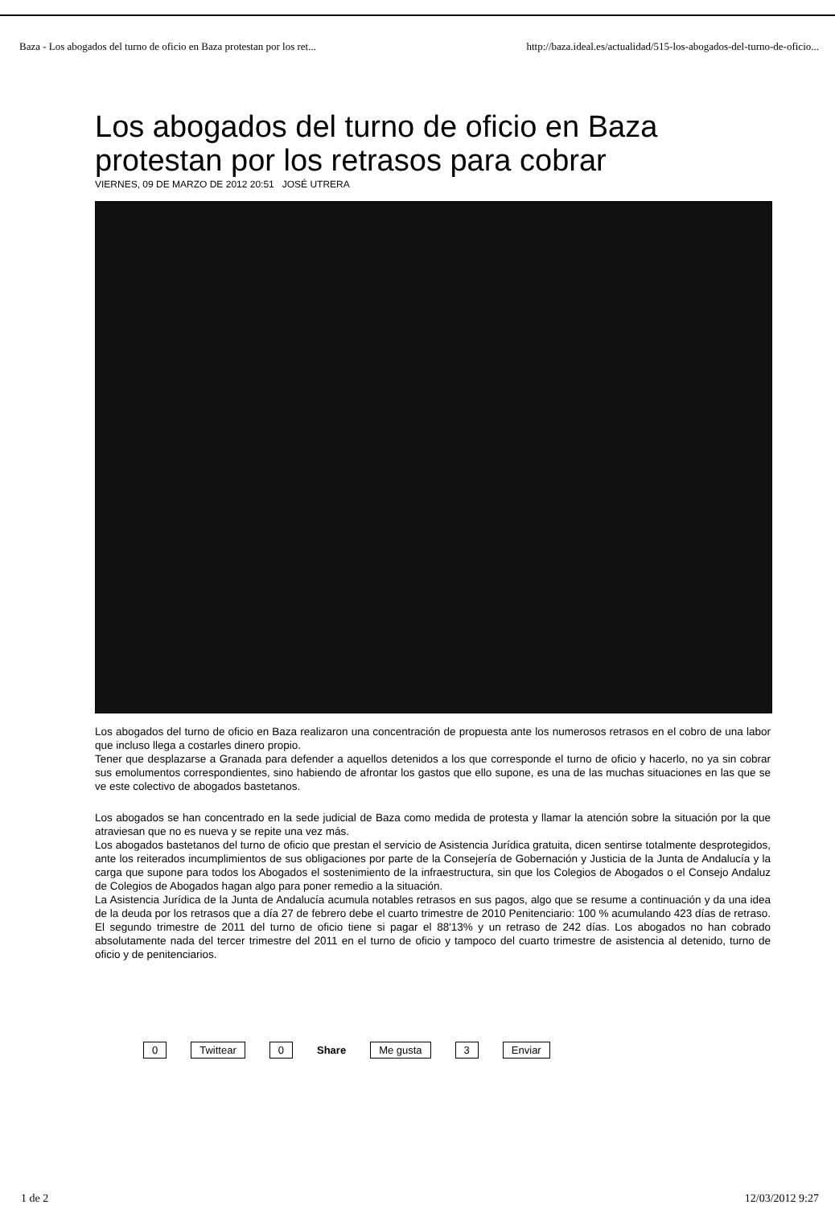Baza - Los abogados del turno de oficio en Baza protestan por los ret... http://baza.ideal.es/actualidad/515-los-abogados-del-turno-de-oficio...
Los abogados del turno de oficio en Baza protestan por los retrasos para cobrar
VIERNES, 09 DE MARZO DE 2012 20:51 JOSÉ UTRERA
Los abogados del turno de oficio en Baza realizaron una concentración de propuesta ante los numerosos retrasos en el cobro de una labor que incluso llega a costarles dinero propio.
Tener que desplazarse a Granada para defender a aquellos detenidos a los que corresponde el turno de oficio y hacerlo, no ya sin cobrar sus emolumentos correspondientes, sino habiendo de afrontar los gastos que ello supone, es una de las muchas situaciones en las que se ve este colectivo de abogados bastetanos.
Los abogados se han concentrado en la sede judicial de Baza como medida de protesta y llamar la atención sobre la situación por la que atraviesan que no es nueva y se repite una vez más.
Los abogados bastetanos del turno de oficio que prestan el servicio de Asistencia Jurídica gratuita, dicen sentirse totalmente desprotegidos, ante los reiterados incumplimientos de sus obligaciones por parte de la Consejería de Gobernación y Justicia de la Junta de Andalucía y la carga que supone para todos los Abogados el sostenimiento de la infraestructura, sin que los Colegios de Abogados o el Consejo Andaluz de Colegios de Abogados hagan algo para poner remedio a la situación.
La Asistencia Jurídica de la Junta de Andalucía acumula notables retrasos en sus pagos, algo que se resume a continuación y da una idea de la deuda por los retrasos que a día 27 de febrero debe el cuarto trimestre de 2010 Penitenciario: 100 % acumulando 423 días de retraso. El segundo trimestre de 2011 del turno de oficio tiene si pagar el 88'13% y un retraso de 242 días. Los abogados no han cobrado absolutamente nada del tercer trimestre del 2011 en el turno de oficio y tampoco del cuarto trimestre de asistencia al detenido, turno de oficio y de penitenciarios.
0 Twittear 0 Share Me gusta 3 Enviar
1 de 2 12/03/2012 9:27